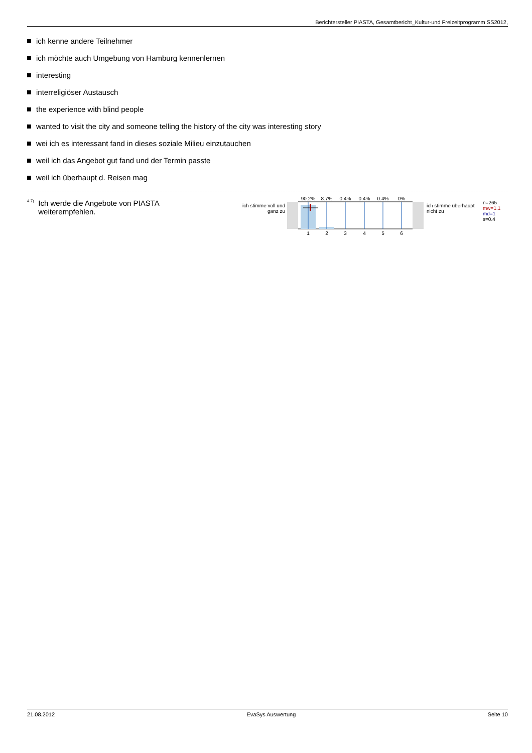Berichtersteller PIASTA, Gesamtbericht_Kultur-und Freizeitprogramm SS2012,
ich kenne andere Teilnehmer
ich möchte auch Umgebung von Hamburg kennenlernen
interesting
interreligiöser Austausch
the experience with blind people
wanted to visit the city and someone telling the history of the city was interesting story
wei ich es interessant fand in dieses soziale Milieu einzutauchen
weil ich das Angebot gut fand und der Termin passte
weil ich überhaupt d. Reisen mag
<sup>4.7)</sup>
Ich werde die Angebote von PIASTA weiterempfehlen.
ich stimme voll und ganz zu
90.2%
8.7%
0.4%
0.4%
0.4%
0%
1
2
3
4
5
6
ich stimme überhaupt nicht zu
n=265
mw=1.1
md=1
s=0.4
21.08.2012 EvaSys Auswertung Seite 10